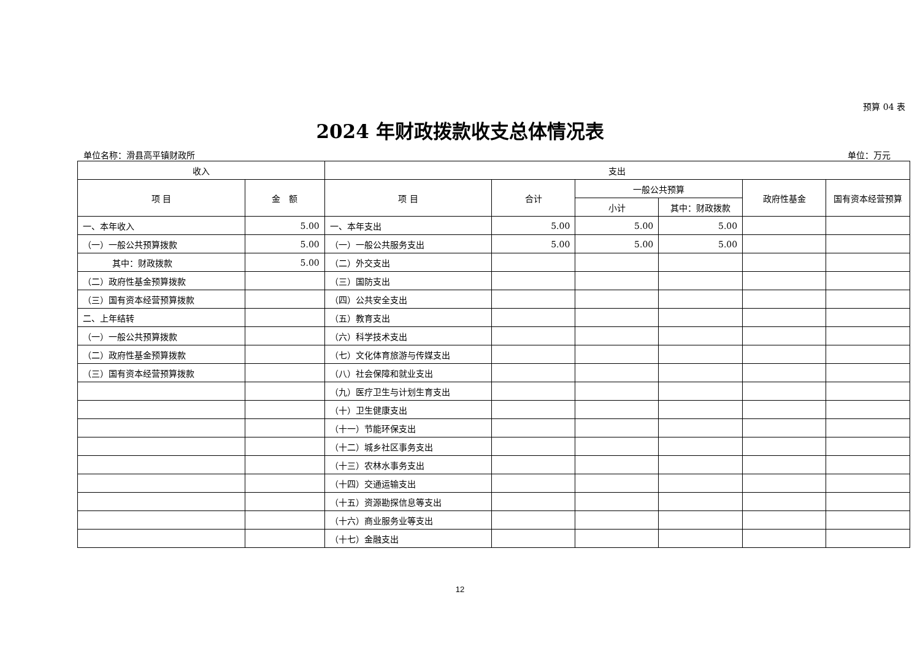预算 04 表
2024 年财政拨款收支总体情况表
单位名称：滑县高平镇财政所 单位：万元
| 收入 | | 支出 | | | | | |
| --- | --- | --- | --- | --- | --- | --- | --- |
| 项 目 | 金 额 | 项 目 | 合计 | 一般公共预算 | | 政府性基金 | 国有资本经营预算 |
| | | | | 小计 | 其中：财政拨款 | | |
| 一、本年收入 | 5.00 | 一、本年支出 | 5.00 | 5.00 | 5.00 | | |
| （一）一般公共预算拨款 | 5.00 | （一）一般公共服务支出 | 5.00 | 5.00 | 5.00 | | |
| 其中：财政拨款 | 5.00 | （二）外交支出 | | | | | |
| （二）政府性基金预算拨款 | | （三）国防支出 | | | | | |
| （三）国有资本经营预算拨款 | | （四）公共安全支出 | | | | | |
| 二、上年结转 | | （五）教育支出 | | | | | |
| （一）一般公共预算拨款 | | （六）科学技术支出 | | | | | |
| （二）政府性基金预算拨款 | | （七）文化体育旅游与传媒支出 | | | | | |
| （三）国有资本经营预算拨款 | | （八）社会保障和就业支出 | | | | | |
| | | （九）医疗卫生与计划生育支出 | | | | | |
| | | （十）卫生健康支出 | | | | | |
| | | （十一）节能环保支出 | | | | | |
| | | （十二）城乡社区事务支出 | | | | | |
| | | （十三）农林水事务支出 | | | | | |
| | | （十四）交通运输支出 | | | | | |
| | | （十五）资源勘探信息等支出 | | | | | |
| | | （十六）商业服务业等支出 | | | | | |
| | | （十七）金融支出 | | | | | |
12